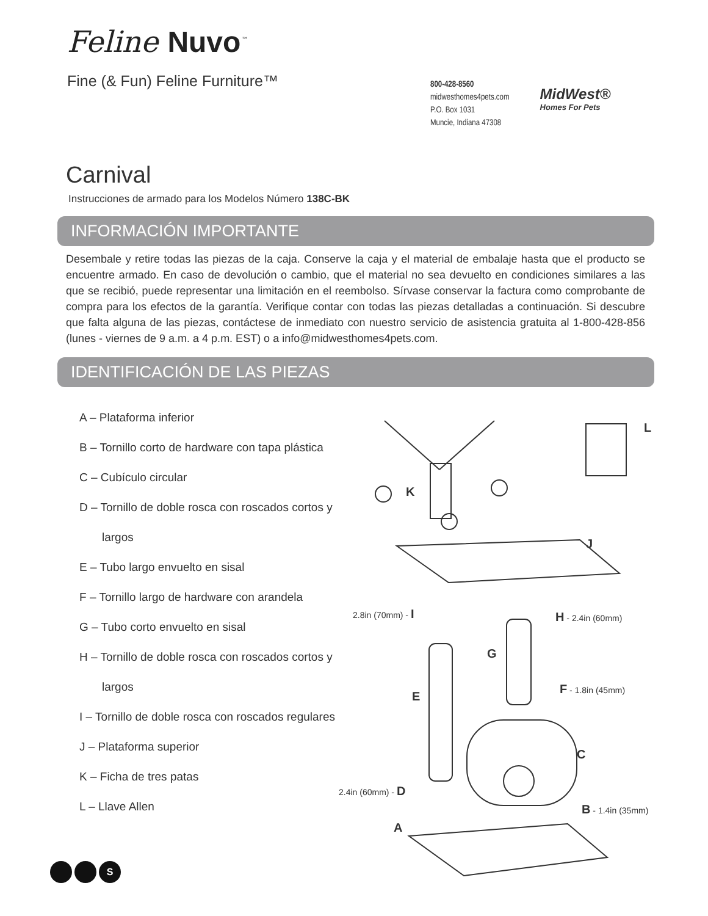Feline Nuvo<sup>™</sup>
Fine (& Fun) Feline Furniture™
800-428-8560
midwesthomes4pets.com
P.O. Box 1031
Muncie, Indiana 47308
MidWest®
Homes For Pets
Carnival
Instrucciones de armado para los Modelos Número 138C-BK
INFORMACIÓN IMPORTANTE
Desembale y retire todas las piezas de la caja. Conserve la caja y el material de embalaje hasta que el producto se encuentre armado. En caso de devolución o cambio, que el material no sea devuelto en condiciones similares a las que se recibió, puede representar una limitación en el reembolso. Sírvase conservar la factura como comprobante de compra para los efectos de la garantía. Verifique contar con todas las piezas detalladas a continuación. Si descubre que falta alguna de las piezas, contáctese de inmediato con nuestro servicio de asistencia gratuita al 1-800-428-856 (lunes - viernes de 9 a.m. a 4 p.m. EST) o a info@midwesthomes4pets.com.
IDENTIFICACIÓN DE LAS PIEZAS
A – Plataforma inferior
B – Tornillo corto de hardware con tapa plástica
C – Cubículo circular
D – Tornillo de doble rosca con roscados cortos y
largos
E – Tubo largo envuelto en sisal
F – Tornillo largo de hardware con arandela
G – Tubo corto envuelto en sisal
H – Tornillo de doble rosca con roscados cortos y
largos
I – Tornillo de doble rosca con roscados regulares
J – Plataforma superior
K – Ficha de tres patas
L – Llave Allen
L
K
J
2.8in (70mm) - I H - 2.4in (60mm)
G
F - 1.8in (45mm)
E
C
2.4in (60mm) - D
B - 1.4in (35mm)
A
S